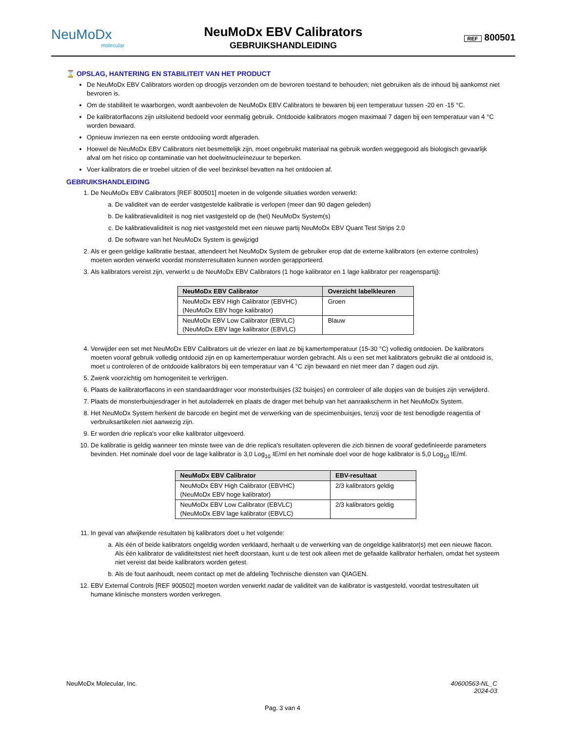NeuMoDx
molecular
NeuMoDx EBV Calibrators
GEBRUIKSHANDLEIDING
REF 800501
⌛ OPSLAG, HANTERING EN STABILITEIT VAN HET PRODUCT
De NeuMoDx EBV Calibrators worden op droogijs verzonden om de bevroren toestand te behouden; niet gebruiken als de inhoud bij aankomst niet bevroren is.
Om de stabiliteit te waarborgen, wordt aanbevolen de NeuMoDx EBV Calibrators te bewaren bij een temperatuur tussen -20 en -15 °C.
De kalibratorflacons zijn uitsluitend bedoeld voor eenmalig gebruik. Ontdooide kalibrators mogen maximaal 7 dagen bij een temperatuur van 4 °C worden bewaard.
Opnieuw invriezen na een eerste ontdooiing wordt afgeraden.
Hoewel de NeuMoDx EBV Calibrators niet besmettelijk zijn, moet ongebruikt materiaal na gebruik worden weggegooid als biologisch gevaarlijk afval om het risico op contaminatie van het doelwitnucleïnezuur te beperken.
Voer kalibrators die er troebel uitzien of die veel bezinksel bevatten na het ontdooien af.
GEBRUIKSHANDLEIDING
1. De NeuMoDx EBV Calibrators [REF 800501] moeten in de volgende situaties worden verwerkt:
a. De validiteit van de eerder vastgestelde kalibratie is verlopen (meer dan 90 dagen geleden)
b. De kalibratievaliditeit is nog niet vastgesteld op de (het) NeuMoDx System(s)
c. De kalibratievaliditeit is nog niet vastgesteld met een nieuwe partij NeuMoDx EBV Quant Test Strips 2.0
d. De software van het NeuMoDx System is gewijzigd
2. Als er geen geldige kalibratie bestaat, attendeert het NeuMoDx System de gebruiker erop dat de externe kalibrators (en externe controles) moeten worden verwerkt voordat monsterresultaten kunnen worden gerapporteerd.
3. Als kalibrators vereist zijn, verwerkt u de NeuMoDx EBV Calibrators (1 hoge kalibrator en 1 lage kalibrator per reagenspartij):
| NeuMoDx EBV Calibrator | Overzicht labelkleuren |
| --- | --- |
| NeuMoDx EBV High Calibrator (EBVHC) (NeuMoDx EBV hoge kalibrator) | Groen |
| NeuMoDx EBV Low Calibrator (EBVLC) (NeuMoDx EBV lage kalibrator (EBVLC) | Blauw |
4. Verwijder een set met NeuMoDx EBV Calibrators uit de vriezer en laat ze bij kamertemperatuur (15-30 °C) volledig ontdooien. De kalibrators moeten vooraf gebruik volledig ontdooid zijn en op kamertemperatuur worden gebracht. Als u een set met kalibrators gebruikt die al ontdooid is, moet u controleren of de ontdooide kalibrators bij een temperatuur van 4 °C zijn bewaard en niet meer dan 7 dagen oud zijn.
5. Zwenk voorzichtig om homogeniteit te verkrijgen.
6. Plaats de kalibratorflacons in een standaarddrager voor monsterbuisjes (32 buisjes) en controleer of alle dopjes van de buisjes zijn verwijderd.
7. Plaats de monsterbuisjesdrager in het autoladerrek en plaats de drager met behulp van het aanraakscherm in het NeuMoDx System.
8. Het NeuMoDx System herkent de barcode en begint met de verwerking van de specimenbuisjes, tenzij voor de test benodigde reagentia of verbruiksartikelen niet aanwezig zijn.
9. Er worden drie replica's voor elke kalibrator uitgevoerd.
10. De kalibratie is geldig wanneer ten minste twee van de drie replica's resultaten opleveren die zich binnen de vooraf gedefinieerde parameters bevinden. Het nominale doel voor de lage kalibrator is 3,0 Log<sub>10</sub> IE/ml en het nominale doel voor de hoge kalibrator is 5,0 Log<sub>10</sub> IE/ml.
| NeuMoDx EBV Calibrator | EBV-resultaat |
| --- | --- |
| NeuMoDx EBV High Calibrator (EBVHC) (NeuMoDx EBV hoge kalibrator) | 2/3 kalibrators geldig |
| NeuMoDx EBV Low Calibrator (EBVLC) (NeuMoDx EBV lage kalibrator (EBVLC) | 2/3 kalibrators geldig |
11. In geval van afwijkende resultaten bij kalibrators doet u het volgende:
a. Als één of beide kalibrators ongeldig worden verklaard, herhaalt u de verwerking van de ongeldige kalibrator(s) met een nieuwe flacon. Als één kalibrator de validiteitstest niet heeft doorstaan, kunt u de test ook alleen met de gefaalde kalibrator herhalen, omdat het systeem niet vereist dat beide kalibrators worden getest.
b. Als de fout aanhoudt, neem contact op met de afdeling Technische diensten van QIAGEN.
12. EBV External Controls [REF 900502] moeten worden verwerkt nadat de validiteit van de kalibrator is vastgesteld, voordat testresultaten uit humane klinische monsters worden verkregen.
NeuMoDx Molecular, Inc. 40600563-NL_C
2024-03
Pag. 3 van 4